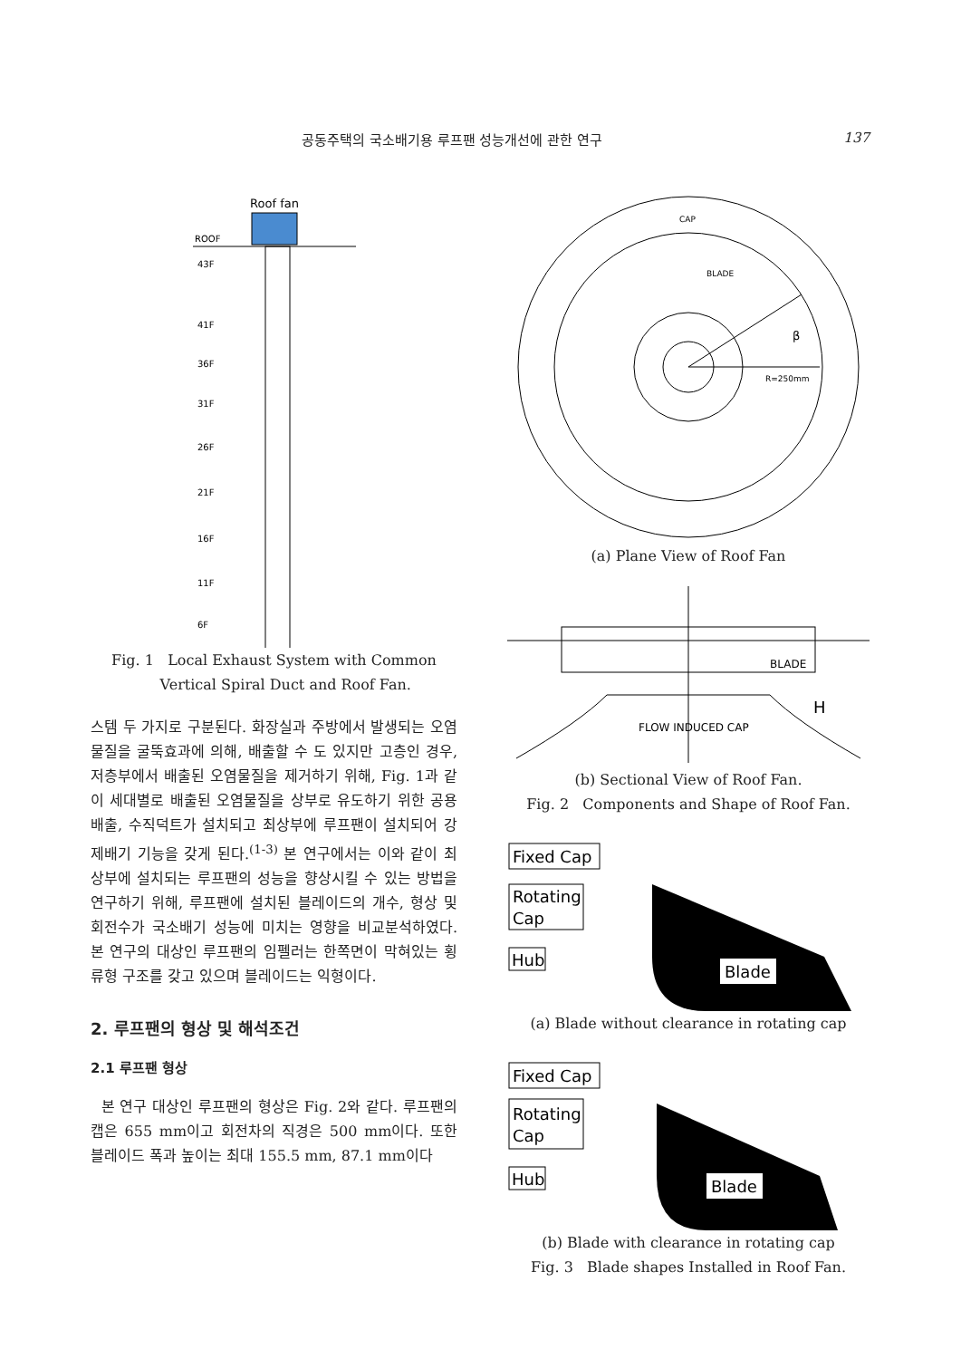공동주택의 국소배기용 루프팬 성능개선에 관한 연구 137
Roof fan
ROOF
43F
41F
36F
31F
26F
21F
16F
11F
6F
Fig. 1 Local Exhaust System with Common
Vertical Spiral Duct and Roof Fan.
스템 두 가지로 구분된다. 화장실과 주방에서 발생되는 오염물질을 굴뚝효과에 의해, 배출할 수 도 있지만 고층인 경우, 저층부에서 배출된 오염물질을 제거하기 위해, Fig. 1과 같이 세대별로 배출된 오염물질을 상부로 유도하기 위한 공용배출, 수직덕트가 설치되고 최상부에 루프팬이 설치되어 강제배기 기능을 갖게 된다.<sup>(1-3)</sup> 본 연구에서는 이와 같이 최상부에 설치되는 루프팬의 성능을 향상시킬 수 있는 방법을 연구하기 위해, 루프팬에 설치된 블레이드의 개수, 형상 및 회전수가 국소배기 성능에 미치는 영향을 비교분석하였다. 본 연구의 대상인 루프팬의 임펠러는 한쪽면이 막혀있는 횡류형 구조를 갖고 있으며 블레이드는 익형이다.
2. 루프팬의 형상 및 해석조건
2.1 루프팬 형상
본 연구 대상인 루프팬의 형상은 Fig. 2와 같다. 루프팬의 캡은 655 mm이고 회전차의 직경은 500 mm이다. 또한 블레이드 폭과 높이는 최대 155.5 mm, 87.1 mm이다
CAP
BLADE
β
R=250mm
(a) Plane View of Roof Fan
BLADE
H
FLOW INDUCED CAP
(b) Sectional View of Roof Fan.
Fig. 2 Components and Shape of Roof Fan.
Fixed Cap
Rotating
Cap
Hub
Blade
(a) Blade without clearance in rotating cap
Fixed Cap
Rotating
Cap
Hub
Blade
(b) Blade with clearance in rotating cap
Fig. 3 Blade shapes Installed in Roof Fan.